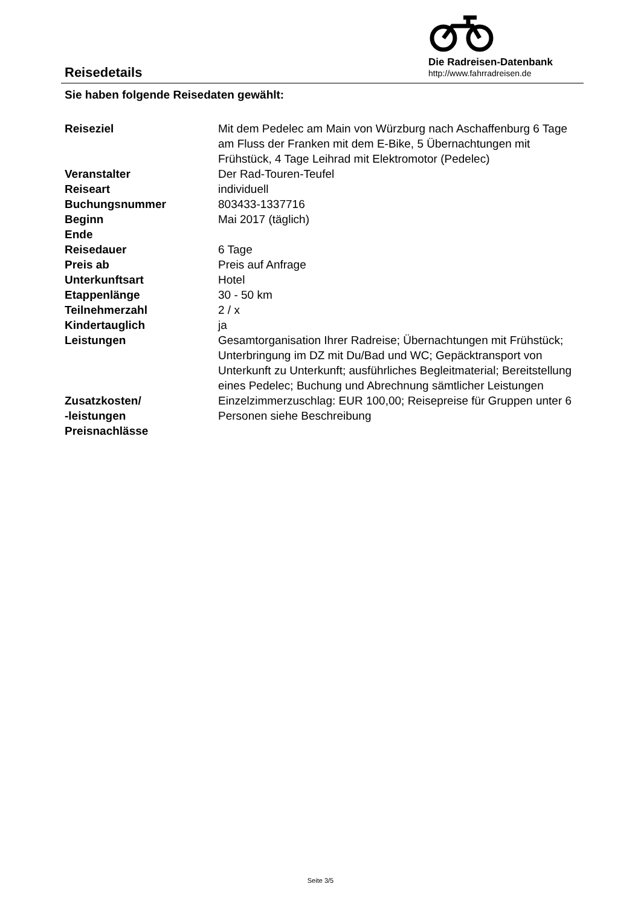Reisedetails
Die Radreisen-Datenbank
http://www.fahrradreisen.de
Sie haben folgende Reisedaten gewählt:
| Reiseziel | Mit dem Pedelec am Main von Würzburg nach Aschaffenburg 6 Tage am Fluss der Franken mit dem E-Bike, 5 Übernachtungen mit Frühstück, 4 Tage Leihrad mit Elektromotor (Pedelec) |
| Veranstalter | Der Rad-Touren-Teufel |
| Reiseart | individuell |
| Buchungsnummer | 803433-1337716 |
| Beginn | Mai 2017 (täglich) |
| Ende | |
| Reisedauer | 6 Tage |
| Preis ab | Preis auf Anfrage |
| Unterkunftsart | Hotel |
| Etappenlänge | 30 - 50 km |
| Teilnehmerzahl | 2 / x |
| Kindertauglich | ja |
| Leistungen | Gesamtorganisation Ihrer Radreise; Übernachtungen mit Frühstück; Unterbringung im DZ mit Du/Bad und WC; Gepäcktransport von Unterkunft zu Unterkunft; ausführliches Begleitmaterial; Bereitstellung eines Pedelec; Buchung und Abrechnung sämtlicher Leistungen |
| Zusatzkosten/ -leistungen | Einzelzimmerzuschlag: EUR 100,00; Reisepreise für Gruppen unter 6 Personen siehe Beschreibung |
| Preisnachlässe | |
Seite 3/5